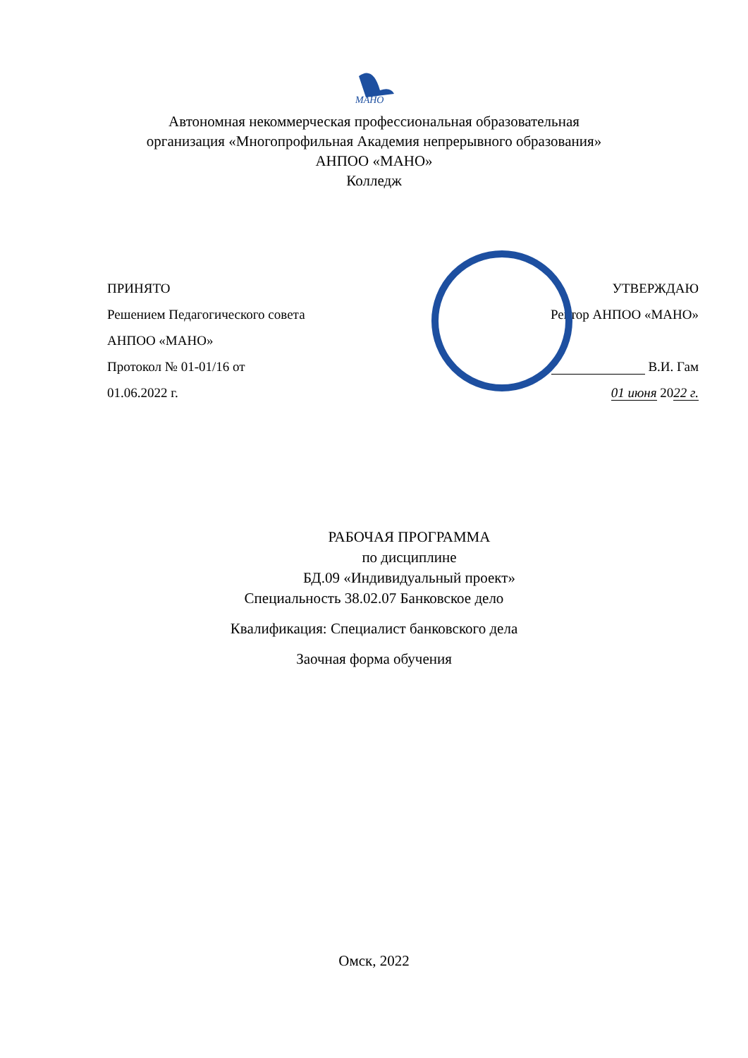МАНО
Автономная некоммерческая профессиональная образовательная
организация «Многопрофильная Академия непрерывного образования»
АНПОО «МАНО»
Колледж
ПРИНЯТО
Решением Педагогического совета
АНПОО «МАНО»
Протокол № 01-01/16 от
01.06.2022 г.
УТВЕРЖДАЮ
Ректор АНПОО «МАНО»
В.И. Гам
01 июня 2022 г.
РАБОЧАЯ ПРОГРАММА
по дисциплине
БД.09 «Индивидуальный проект»
Специальность 38.02.07 Банковское дело
Квалификация: Специалист банковского дела
Заочная форма обучения
Омск, 2022